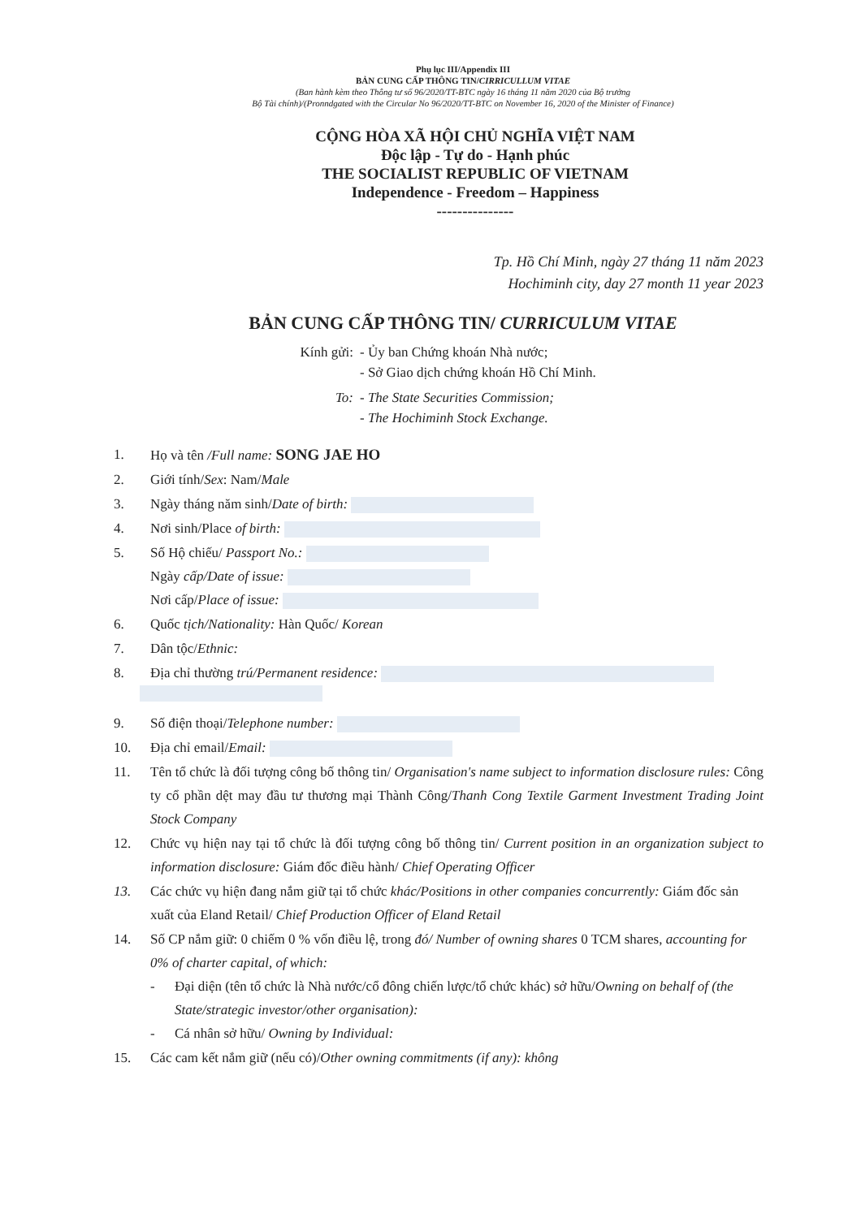Phụ lục III/Appendix III
BẢN CUNG CẤP THÔNG TIN/CIRRICULLUM VITAE
(Ban hành kèm theo Thông tư số 96/2020/TT-BTC ngày 16 tháng 11 năm 2020 của Bộ trưởng
Bộ Tài chính)/(Pronndgated with the Circular No 96/2020/TT-BTC on November 16, 2020 of the Minister of Finance)
CỘNG HÒA XÃ HỘI CHỦ NGHĨA VIỆT NAM
Độc lập - Tự do - Hạnh phúc
THE SOCIALIST REPUBLIC OF VIETNAM
Independence - Freedom – Happiness
---------------
Tp. Hồ Chí Minh, ngày 27 tháng 11 năm 2023
Hochiminh city, day 27 month 11 year 2023
BẢN CUNG CẤP THÔNG TIN/ CURRICULUM VITAE
Kính gửi: - Ủy ban Chứng khoán Nhà nước;
- Sở Giao dịch chứng khoán Hồ Chí Minh.
To: - The State Securities Commission;
- The Hochiminh Stock Exchange.
1. Họ và tên /Full name: SONG JAE HO
2. Giới tính/Sex: Nam/Male
3. Ngày tháng năm sinh/Date of birth:
4. Nơi sinh/Place of birth:
5. Số Hộ chiếu/ Passport No.:
Ngày cấp/Date of issue:
Nơi cấp/Place of issue:
6. Quốc tịch/Nationality: Hàn Quốc/ Korean
7. Dân tộc/Ethnic:
8. Địa chỉ thường trú/Permanent residence:
9. Số điện thoại/Telephone number:
10. Địa chỉ email/Email:
11. Tên tổ chức là đối tượng công bố thông tin/ Organisation's name subject to information disclosure rules: Công ty cổ phần dệt may đầu tư thương mại Thành Công/Thanh Cong Textile Garment Investment Trading Joint Stock Company
12. Chức vụ hiện nay tại tổ chức là đối tượng công bố thông tin/ Current position in an organization subject to information disclosure: Giám đốc điều hành/ Chief Operating Officer
13. Các chức vụ hiện đang nắm giữ tại tổ chức khác/Positions in other companies concurrently: Giám đốc sản xuất của Eland Retail/ Chief Production Officer of Eland Retail
14. Số CP nắm giữ: 0 chiếm 0 % vốn điều lệ, trong đó/ Number of owning shares 0 TCM shares, accounting for 0% of charter capital, of which:
- Đại diện (tên tổ chức là Nhà nước/cổ đông chiến lược/tổ chức khác) sở hữu/Owning on behalf of (the State/strategic investor/other organisation):
- Cá nhân sở hữu/ Owning by Individual:
15. Các cam kết nắm giữ (nếu có)/Other owning commitments (if any): không